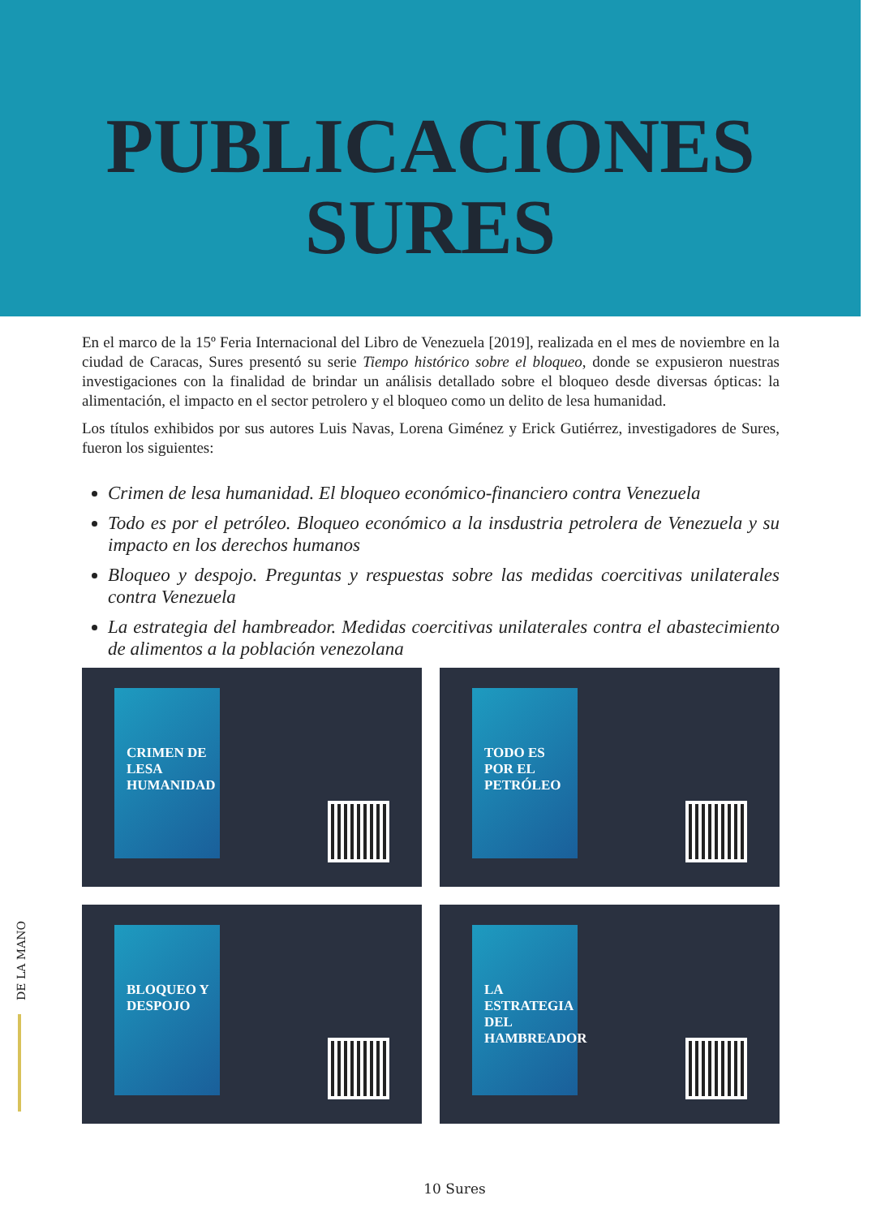PUBLICACIONES
SURES
En el marco de la 15º Feria Internacional del Libro de Venezuela [2019], realizada en el mes de noviembre en la ciudad de Caracas, Sures presentó su serie Tiempo histórico sobre el bloqueo, donde se expusieron nuestras investigaciones con la finalidad de brindar un análisis detallado sobre el bloqueo desde diversas ópticas: la alimentación, el impacto en el sector petrolero y el bloqueo como un delito de lesa humanidad.
Los títulos exhibidos por sus autores Luis Navas, Lorena Giménez y Erick Gutiérrez, investigadores de Sures, fueron los siguientes:
Crimen de lesa humanidad. El bloqueo económico-financiero contra Venezuela
Todo es por el petróleo. Bloqueo económico a la insdustria petrolera de Venezuela y su impacto en los derechos humanos
Bloqueo y despojo. Preguntas y respuestas sobre las medidas coercitivas unilaterales contra Venezuela
La estrategia del hambreador. Medidas coercitivas unilaterales contra el abastecimiento de alimentos a la población venezolana
CRIMEN DE LESA HUMANIDAD
TODO ES POR EL PETRÓLEO
BLOQUEO Y DESPOJO
LA ESTRATEGIA DEL HAMBREADOR
DE LA MANO
10 Sures